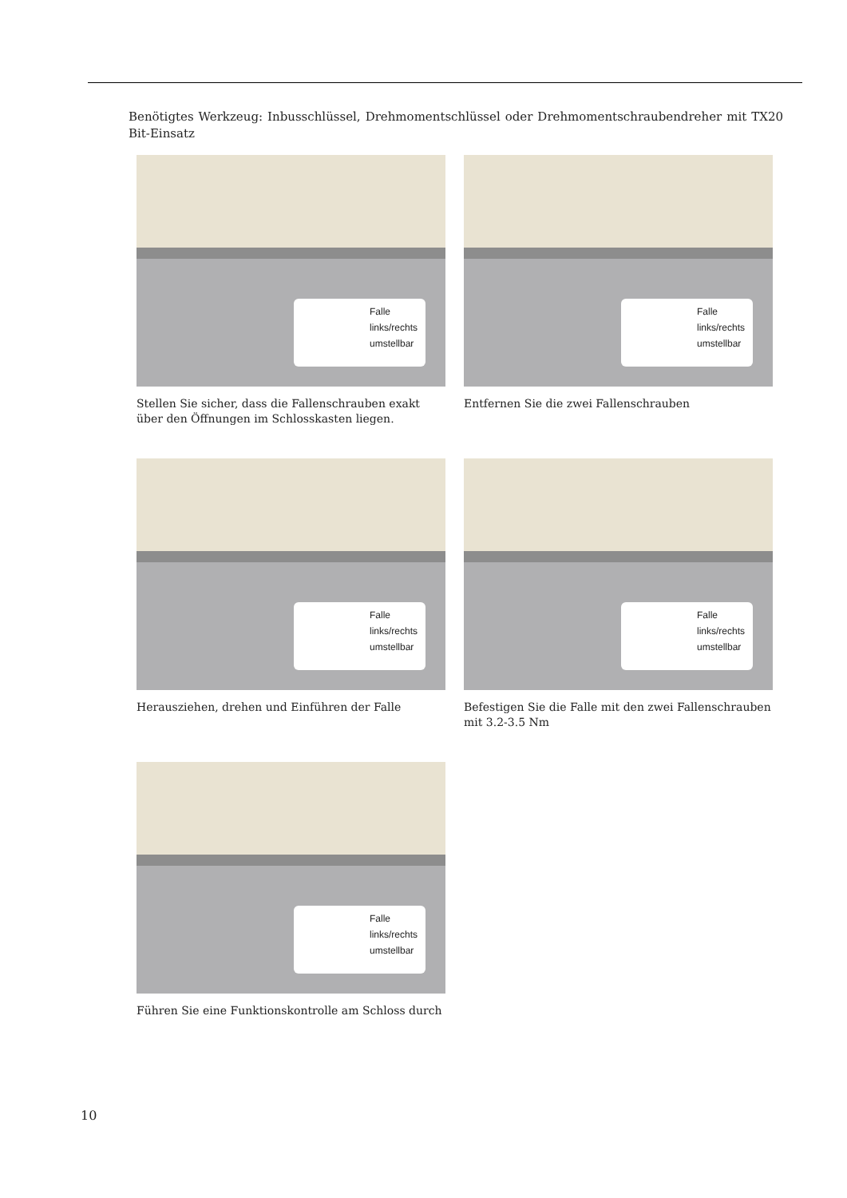Benötigtes Werkzeug: Inbusschlüssel, Drehmomentschlüssel oder Drehmomentschraubendreher mit TX20 Bit-Einsatz
Falle links/rechts umstellbar
Stellen Sie sicher, dass die Fallenschrauben exakt über den Öffnungen im Schlosskasten liegen.
Falle links/rechts umstellbar
Entfernen Sie die zwei Fallenschrauben
Falle links/rechts umstellbar
Herausziehen, drehen und Einführen der Falle
Falle links/rechts umstellbar
Befestigen Sie die Falle mit den zwei Fallenschrauben mit 3.2-3.5 Nm
Falle links/rechts umstellbar
Führen Sie eine Funktionskontrolle am Schloss durch
10